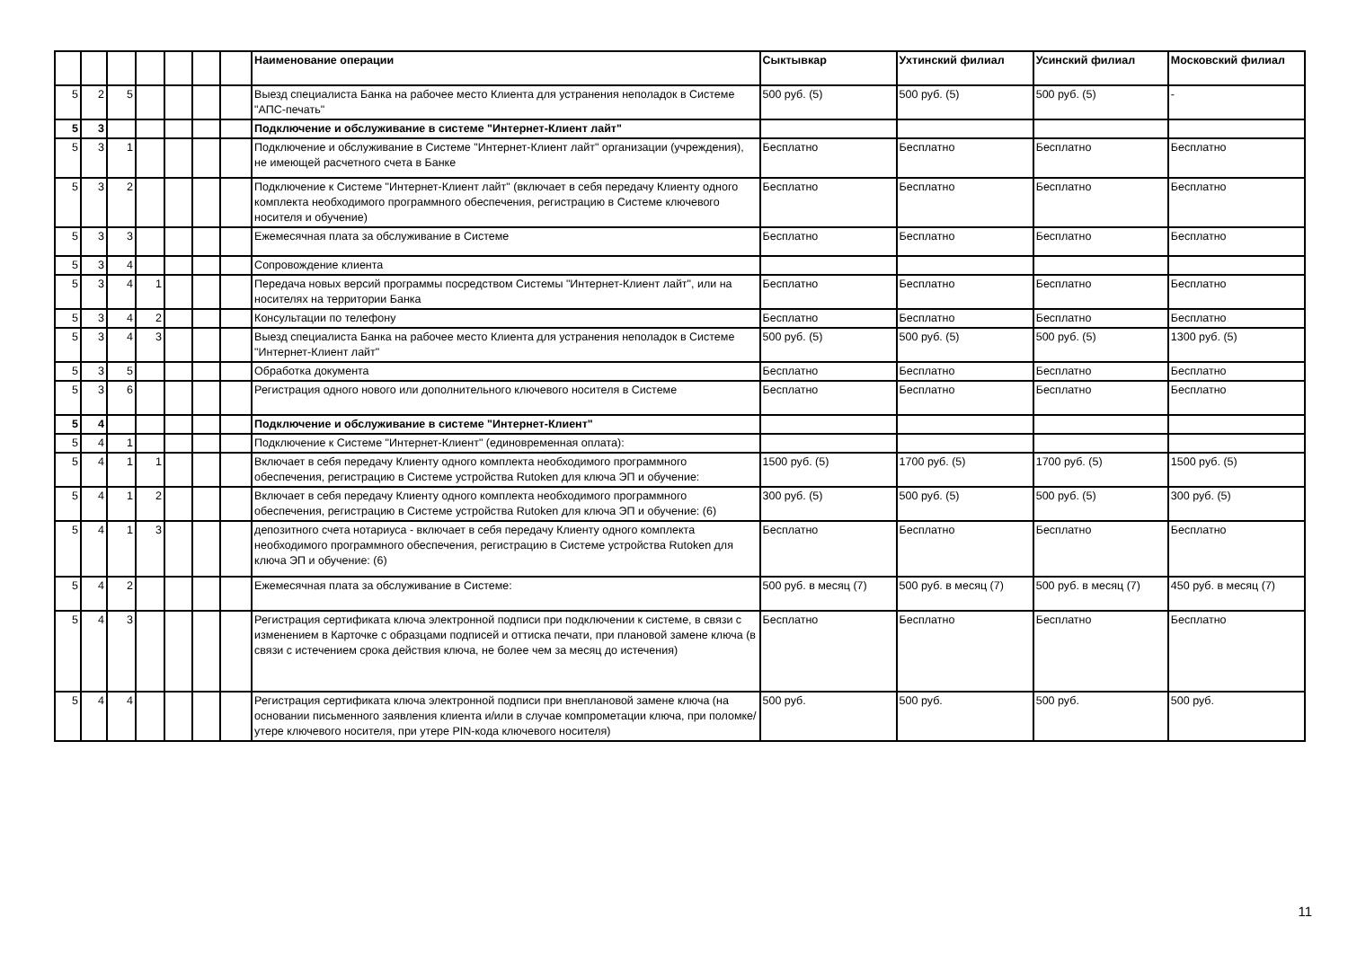| | | | | | | | Наименование операции | Сыктывкар | Ухтинский филиал | Усинский филиал | Московский филиал |
| --- | --- | --- | --- | --- | --- | --- | --- | --- | --- | --- | --- |
| 5 | 2 | 5 | | | | | Выезд специалиста Банка на рабочее место Клиента для устранения неполадок в Системе "АПС-печать" | 500 руб. (5) | 500 руб. (5) | 500 руб. (5) | - |
| 5 | 3 | | | | | | Подключение и обслуживание в системе "Интернет-Клиент лайт" | | | | |
| 5 | 3 | 1 | | | | | Подключение и обслуживание в Системе "Интернет-Клиент лайт" организации (учреждения), не имеющей расчетного счета в Банке | Бесплатно | Бесплатно | Бесплатно | Бесплатно |
| 5 | 3 | 2 | | | | | Подключение к Системе "Интернет-Клиент лайт" (включает в себя передачу Клиенту одного комплекта необходимого программного обеспечения, регистрацию в Системе ключевого носителя и обучение) | Бесплатно | Бесплатно | Бесплатно | Бесплатно |
| 5 | 3 | 3 | | | | | Ежемесячная плата за обслуживание в Системе | Бесплатно | Бесплатно | Бесплатно | Бесплатно |
| 5 | 3 | 4 | | | | | Сопровождение клиента | | | | |
| 5 | 3 | 4 | 1 | | | | Передача новых версий программы посредством Системы "Интернет-Клиент лайт", или на носителях на территории Банка | Бесплатно | Бесплатно | Бесплатно | Бесплатно |
| 5 | 3 | 4 | 2 | | | | Консультации по телефону | Бесплатно | Бесплатно | Бесплатно | Бесплатно |
| 5 | 3 | 4 | 3 | | | | Выезд специалиста Банка на рабочее место Клиента для устранения неполадок в Системе "Интернет-Клиент лайт" | 500 руб. (5) | 500 руб. (5) | 500 руб. (5) | 1300 руб. (5) |
| 5 | 3 | 5 | | | | | Обработка документа | Бесплатно | Бесплатно | Бесплатно | Бесплатно |
| 5 | 3 | 6 | | | | | Регистрация одного нового или дополнительного ключевого носителя в Системе | Бесплатно | Бесплатно | Бесплатно | Бесплатно |
| 5 | 4 | | | | | | Подключение и обслуживание в системе "Интернет-Клиент" | | | | |
| 5 | 4 | 1 | | | | | Подключение к Системе "Интернет-Клиент" (единовременная оплата): | | | | |
| 5 | 4 | 1 | 1 | | | | Включает в себя передачу Клиенту одного комплекта необходимого программного обеспечения, регистрацию в Системе устройства Rutoken для ключа ЭП и обучение: | 1500 руб. (5) | 1700 руб. (5) | 1700 руб. (5) | 1500 руб. (5) |
| 5 | 4 | 1 | 2 | | | | Включает в себя передачу Клиенту одного комплекта необходимого программного обеспечения, регистрацию в Системе устройства Rutoken для ключа ЭП и обучение: (6) | 300 руб. (5) | 500 руб. (5) | 500 руб. (5) | 300 руб. (5) |
| 5 | 4 | 1 | 3 | | | | депозитного счета нотариуса - включает в себя передачу Клиенту одного комплекта необходимого программного обеспечения, регистрацию в Системе устройства Rutoken для ключа ЭП и обучение: (6) | Бесплатно | Бесплатно | Бесплатно | Бесплатно |
| 5 | 4 | 2 | | | | | Ежемесячная плата за обслуживание в Системе: | 500 руб. в месяц (7) | 500 руб. в месяц (7) | 500 руб. в месяц (7) | 450 руб. в месяц (7) |
| 5 | 4 | 3 | | | | | Регистрация сертификата ключа электронной подписи при подключении к системе, в связи с изменением в Карточке с образцами подписей и оттиска печати, при плановой замене ключа (в связи с истечением срока действия ключа, не более чем за месяц до истечения) | Бесплатно | Бесплатно | Бесплатно | Бесплатно |
| 5 | 4 | 4 | | | | | Регистрация сертификата ключа электронной подписи при внеплановой замене ключа (на основании письменного заявления клиента и/или в случае компрометации ключа, при поломке/утере ключевого носителя, при утере PIN-кода ключевого носителя) | 500 руб. | 500 руб. | 500 руб. | 500 руб. |
11